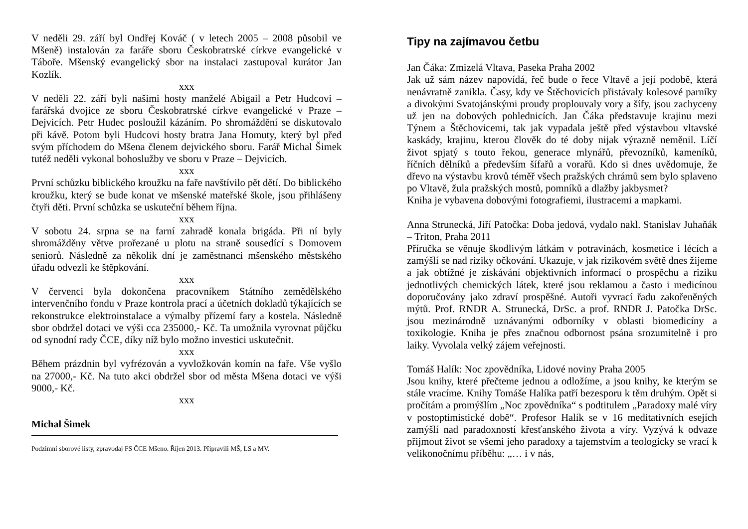V neděli 29. září byl Ondřej Kováč ( v letech 2005 – 2008 působil ve Mšeně) instalován za faráře sboru Českobratrské církve evangelické v Táboře. Mšenský evangelický sbor na instalaci zastupoval kurátor Jan Kozlík.
xxx
V neděli 22. září byli našimi hosty manželé Abigail a Petr Hudcovi – farářská dvojice ze sboru Českobratrské církve evangelické v Praze – Dejvicích. Petr Hudec posloužil kázáním. Po shromáždění se diskutovalo při kávě. Potom byli Hudcovi hosty bratra Jana Homuty, který byl před svým příchodem do Mšena členem dejvického sboru. Farář Michal Šimek tutéž neděli vykonal bohoslužby ve sboru v Praze – Dejvicích.
xxx
První schůzku biblického kroužku na faře navštívilo pět dětí. Do biblického kroužku, který se bude konat ve mšenské mateřské škole, jsou přihlášeny čtyři děti. První schůzka se uskuteční během října.
xxx
V sobotu 24. srpna se na farní zahradě konala brigáda. Při ní byly shromážděny větve prořezané u plotu na straně sousedící s Domovem seniorů. Následně za několik dní je zaměstnanci mšenského městského úřadu odvezli ke štěpkování.
xxx
V červenci byla dokončena pracovníkem Státního zemědělského intervenčního fondu v Praze kontrola prací a účetních dokladů týkajících se rekonstrukce elektroinstalace a výmalby přízemí fary a kostela. Následně sbor obdržel dotaci ve výši cca 235000,- Kč. Ta umožnila vyrovnat půjčku od synodní rady ČCE, díky níž bylo možno investici uskutečnit.
xxx
Během prázdnin byl vyfrézován a vyvložkován komín na faře. Vše vyšlo na 27000,- Kč. Na tuto akci obdržel sbor od města Mšena dotaci ve výši 9000,- Kč.
xxx
Michal Šimek
Podzimní sborové listy, zpravodaj FS ČCE Mšeno. Říjen 2013. Připravili MŠ, LS a MV.
Tipy na zajímavou četbu
Jan Čáka: Zmizelá Vltava, Paseka Praha 2002
Jak už sám název napovídá, řeč bude o řece Vltavě a její podobě, která nenávratně zanikla. Časy, kdy ve Štěchovicích přistávaly kolesové parníky a divokými Svatojánskými proudy proplouvaly vory a šífy, jsou zachyceny už jen na dobových pohlednicích. Jan Čáka představuje krajinu mezi Týnem a Štěchovicemi, tak jak vypadala ještě před výstavbou vltavské kaskády, krajinu, kterou člověk do té doby nijak výrazně neměnil. Líčí život spjatý s touto řekou, generace mlynářů, převozníků, kameníků, říčních dělníků a především šífařů a vorařů. Kdo si dnes uvědomuje, že dřevo na výstavbu krovů téměř všech pražských chrámů sem bylo splaveno po Vltavě, žula pražských mostů, pomníků a dlažby jakbysmet?
Kniha je vybavena dobovými fotografiemi, ilustracemi a mapkami.
Anna Strunecká, Jiří Patočka: Doba jedová, vydalo nakl. Stanislav Juhaňák – Triton, Praha 2011
Příručka se věnuje škodlivým látkám v potravinách, kosmetice i lécích a zamýšlí se nad riziky očkování. Ukazuje, v jak rizikovém světě dnes žijeme a jak obtížné je získávání objektivních informací o prospěchu a riziku jednotlivých chemických látek, které jsou reklamou a často i medicínou doporučovány jako zdraví prospěšné. Autoři vyvrací řadu zakořeněných mýtů. Prof. RNDR A. Strunecká, DrSc. a prof. RNDR J. Patočka DrSc. jsou mezinárodně uznávanými odborníky v oblasti biomedicíny a toxikologie. Kniha je přes značnou odbornost psána srozumitelně i pro laiky. Vyvolala velký zájem veřejnosti.
Tomáš Halík: Noc zpovědníka, Lidové noviny Praha 2005
Jsou knihy, které přečteme jednou a odložíme, a jsou knihy, ke kterým se stále vracíme. Knihy Tomáše Halíka patří bezesporu k těm druhým. Opět si pročítám a promýšlím „Noc zpovědníka“ s podtitulem „Paradoxy malé víry v postoptimistické době“. Profesor Halík se v 16 meditativních esejích zamýšlí nad paradoxností křesťanského života a víry. Vyzývá k odvaze přijmout život se všemi jeho paradoxy a tajemstvím a teologicky se vrací k velikonočnímu příběhu: „… i v nás,